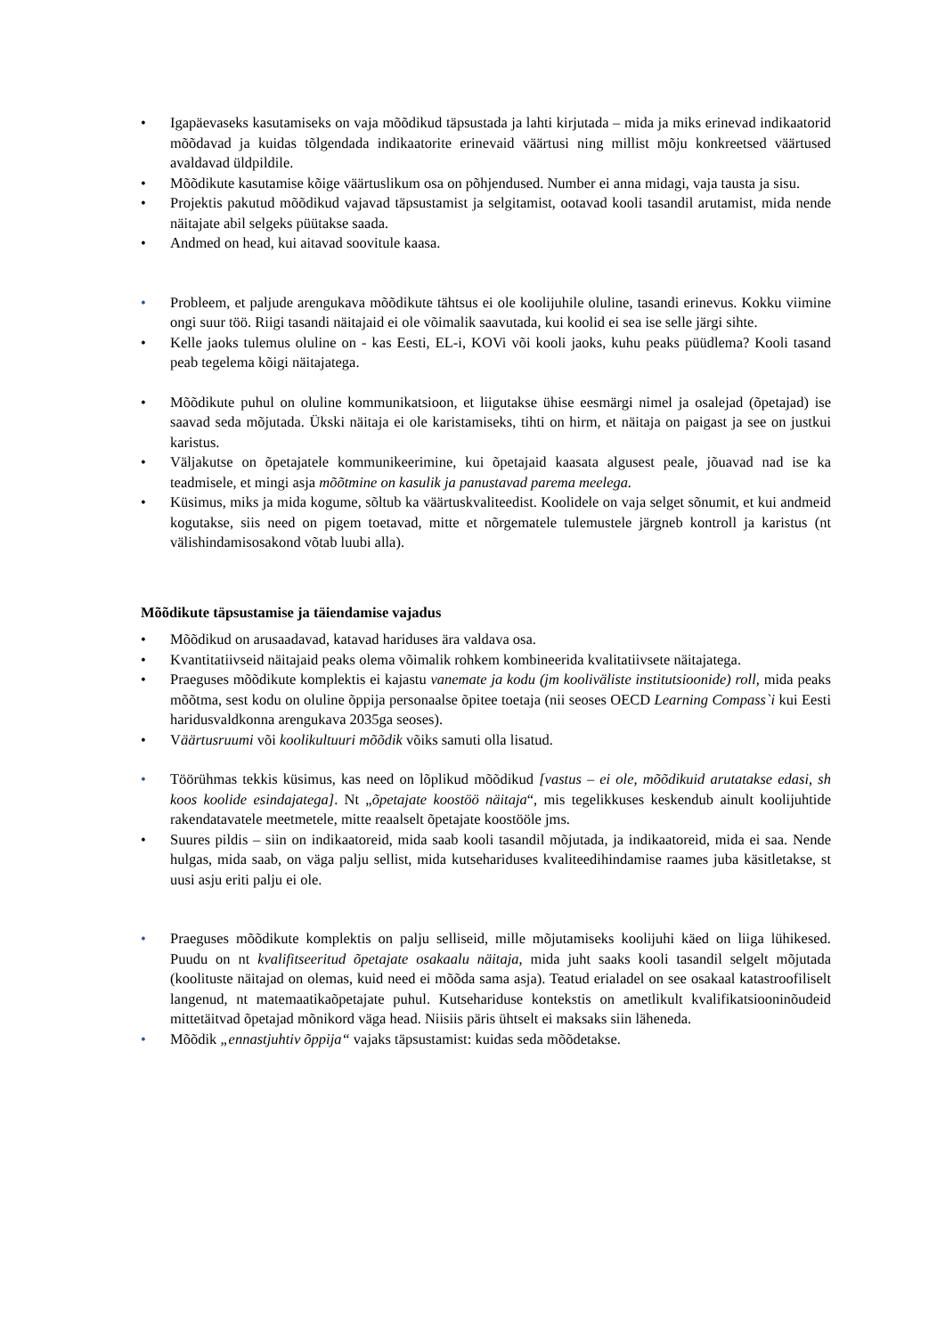• Igapäevaseks kasutamiseks on vaja mõõdikud täpsustada ja lahti kirjutada – mida ja miks erinevad indikaatorid mõõdavad ja kuidas tõlgendada indikaatorite erinevaid väärtusi ning millist mõju konkreetsed väärtused avaldavad üldpildile.
• Mõõdikute kasutamise kõige väärtuslikum osa on põhjendused. Number ei anna midagi, vaja tausta ja sisu.
• Projektis pakutud mõõdikud vajavad täpsustamist ja selgitamist, ootavad kooli tasandil arutamist, mida nende näitajate abil selgeks püütakse saada.
• Andmed on head, kui aitavad soovitule kaasa.
• Probleem, et paljude arengukava mõõdikute tähtsus ei ole koolijuhile oluline, tasandi erinevus. Kokku viimine ongi suur töö. Riigi tasandi näitajaid ei ole võimalik saavutada, kui koolid ei sea ise selle järgi sihte.
• Kelle jaoks tulemus oluline on - kas Eesti, EL-i, KOVi või kooli jaoks, kuhu peaks püüdlema? Kooli tasand peab tegelema kõigi näitajatega.
• Mõõdikute puhul on oluline kommunikatsioon, et liigutakse ühise eesmärgi nimel ja osalejad (õpetajad) ise saavad seda mõjutada. Ükski näitaja ei ole karistamiseks, tihti on hirm, et näitaja on paigast ja see on justkui karistus.
• Väljakutse on õpetajatele kommunikeerimine, kui õpetajaid kaasata algusest peale, jõuavad nad ise ka teadmisele, et mingi asja mõõtmine on kasulik ja panustavad parema meelega.
• Küsimus, miks ja mida kogume, sõltub ka väärtuskvaliteedist. Koolidele on vaja selget sõnumit, et kui andmeid kogutakse, siis need on pigem toetavad, mitte et nõrgematele tulemustele järgneb kontroll ja karistus (nt välishindamisosakond võtab luubi alla).
Mõõdikute täpsustamise ja täiendamise vajadus
• Mõõdikud on arusaadavad, katavad hariduses ära valdava osa.
• Kvantitatiivseid näitajaid peaks olema võimalik rohkem kombineerida kvalitatiivsete näitajatega.
• Praeguses mõõdikute komplektis ei kajastu vanemate ja kodu (jm kooliväliste institutsioonide) roll, mida peaks mõõtma, sest kodu on oluline õppija personaalse õpitee toetaja (nii seoses OECD Learning Compass`i kui Eesti haridusvaldkonna arengukava 2035ga seoses).
• Väärtusruumi või koolikultuuri mõõdik võiks samuti olla lisatud.
• Töörühmas tekkis küsimus, kas need on lõplikud mõõdikud [vastus – ei ole, mõõdikuid arutatakse edasi, sh koos koolide esindajatega]. Nt „õpetajate koostöö näitaja“, mis tegelikkuses keskendub ainult koolijuhtide rakendatavatele meetmetele, mitte reaalselt õpetajate koostööle jms.
• Suures pildis – siin on indikaatoreid, mida saab kooli tasandil mõjutada, ja indikaatoreid, mida ei saa. Nende hulgas, mida saab, on väga palju sellist, mida kutsehariduses kvaliteedihindamise raames juba käsitletakse, st uusi asju eriti palju ei ole.
• Praeguses mõõdikute komplektis on palju selliseid, mille mõjutamiseks koolijuhi käed on liiga lühikesed. Puudu on nt kvalifitseeritud õpetajate osakaalu näitaja, mida juht saaks kooli tasandil selgelt mõjutada (koolituste näitajad on olemas, kuid need ei mõõda sama asja). Teatud erialadel on see osakaal katastroofiliselt langenud, nt matemaatikaõpetajate puhul. Kutsehariduse kontekstis on ametlikult kvalifikatsiooninõudeid mittetäitvad õpetajad mõnikord väga head. Niisiis päris ühtselt ei maksaks siin läheneda.
• Mõõdik „ennastjuhtiv õppija“ vajaks täpsustamist: kuidas seda mõõdetakse.